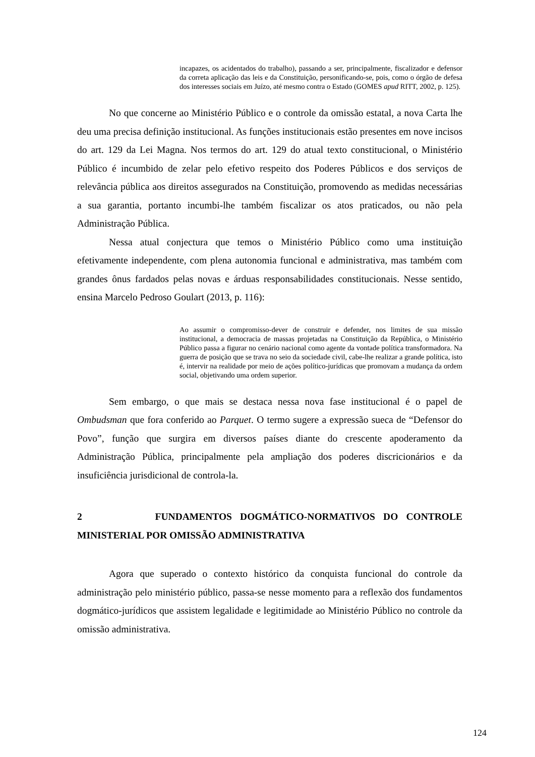incapazes, os acidentados do trabalho), passando a ser, principalmente, fiscalizador e defensor da correta aplicação das leis e da Constituição, personificando-se, pois, como o órgão de defesa dos interesses sociais em Juízo, até mesmo contra o Estado (GOMES apud RITT, 2002, p. 125).
No que concerne ao Ministério Público e o controle da omissão estatal, a nova Carta lhe deu uma precisa definição institucional. As funções institucionais estão presentes em nove incisos do art. 129 da Lei Magna. Nos termos do art. 129 do atual texto constitucional, o Ministério Público é incumbido de zelar pelo efetivo respeito dos Poderes Públicos e dos serviços de relevância pública aos direitos assegurados na Constituição, promovendo as medidas necessárias a sua garantia, portanto incumbi-lhe também fiscalizar os atos praticados, ou não pela Administração Pública.
Nessa atual conjectura que temos o Ministério Público como uma instituição efetivamente independente, com plena autonomia funcional e administrativa, mas também com grandes ônus fardados pelas novas e árduas responsabilidades constitucionais. Nesse sentido, ensina Marcelo Pedroso Goulart (2013, p. 116):
Ao assumir o compromisso-dever de construir e defender, nos limites de sua missão institucional, a democracia de massas projetadas na Constituição da República, o Ministério Público passa a figurar no cenário nacional como agente da vontade política transformadora. Na guerra de posição que se trava no seio da sociedade civil, cabe-lhe realizar a grande política, isto é, intervir na realidade por meio de ações político-jurídicas que promovam a mudança da ordem social, objetivando uma ordem superior.
Sem embargo, o que mais se destaca nessa nova fase institucional é o papel de Ombudsman que fora conferido ao Parquet. O termo sugere a expressão sueca de “Defensor do Povo”, função que surgira em diversos países diante do crescente apoderamento da Administração Pública, principalmente pela ampliação dos poderes discricionários e da insuficiência jurisdicional de controla-la.
2 FUNDAMENTOS DOGMÁTICO-NORMATIVOS DO CONTROLE MINISTERIAL POR OMISSÃO ADMINISTRATIVA
Agora que superado o contexto histórico da conquista funcional do controle da administração pelo ministério público, passa-se nesse momento para a reflexão dos fundamentos dogmático-jurídicos que assistem legalidade e legitimidade ao Ministério Público no controle da omissão administrativa.
124